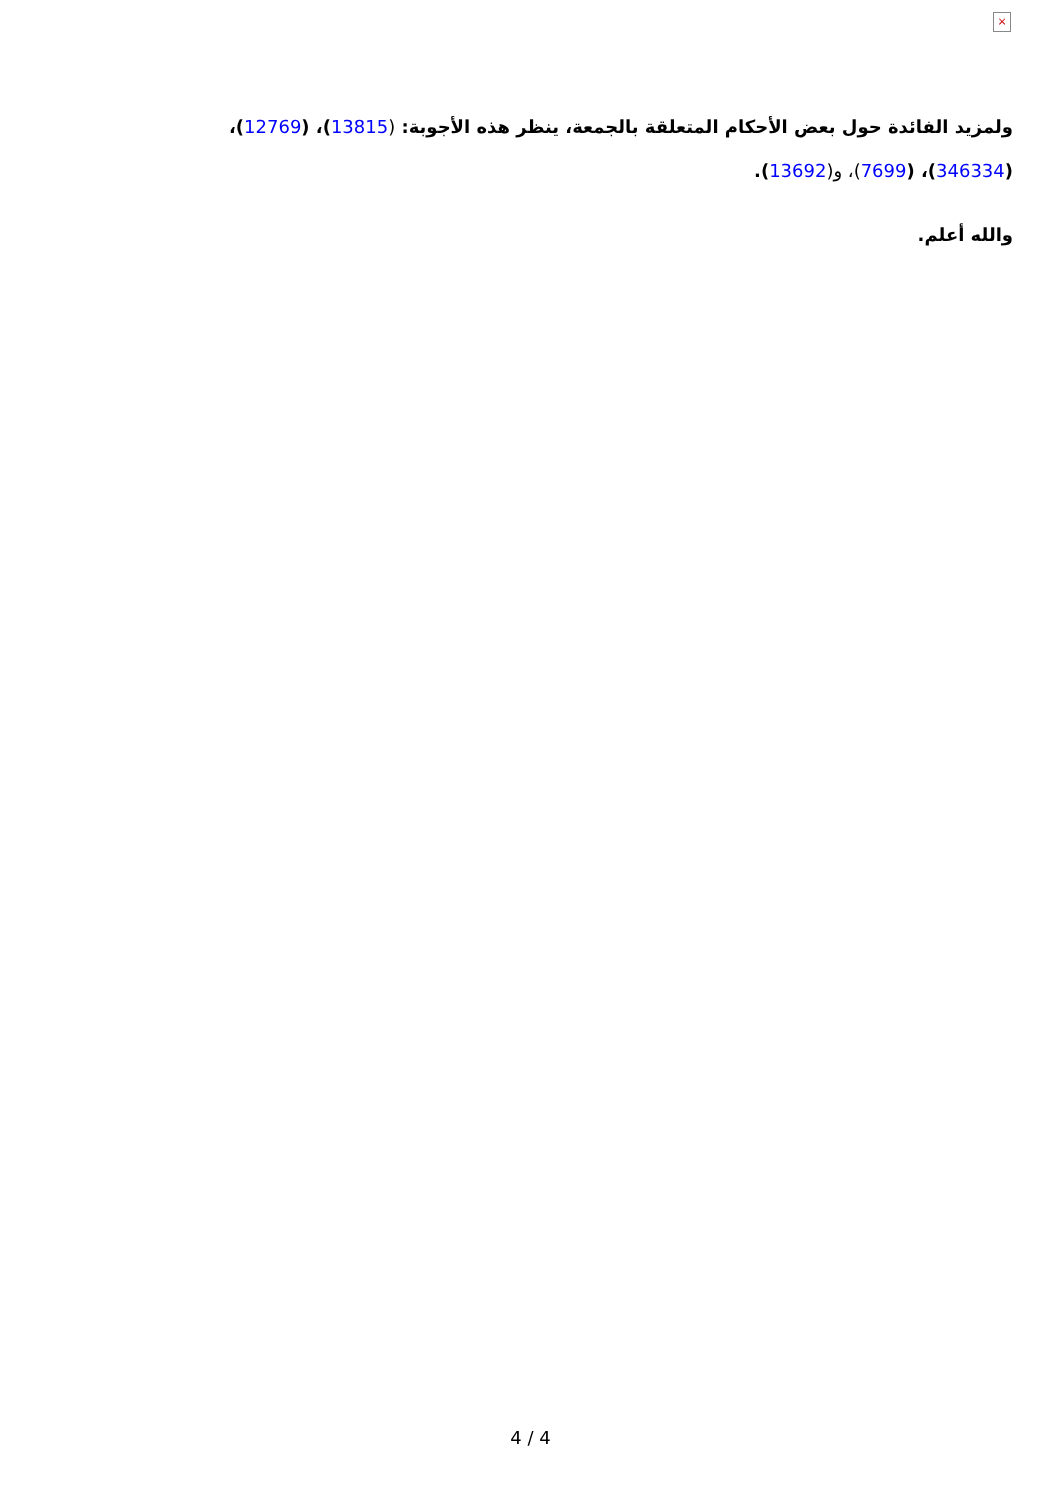×
ولمزيد الفائدة حول بعض الأحكام المتعلقة بالجمعة، ينظر هذه الأجوبة: (13815)، (12769)، (346334)، (7699)، و(13692).
والله أعلم.
4 / 4